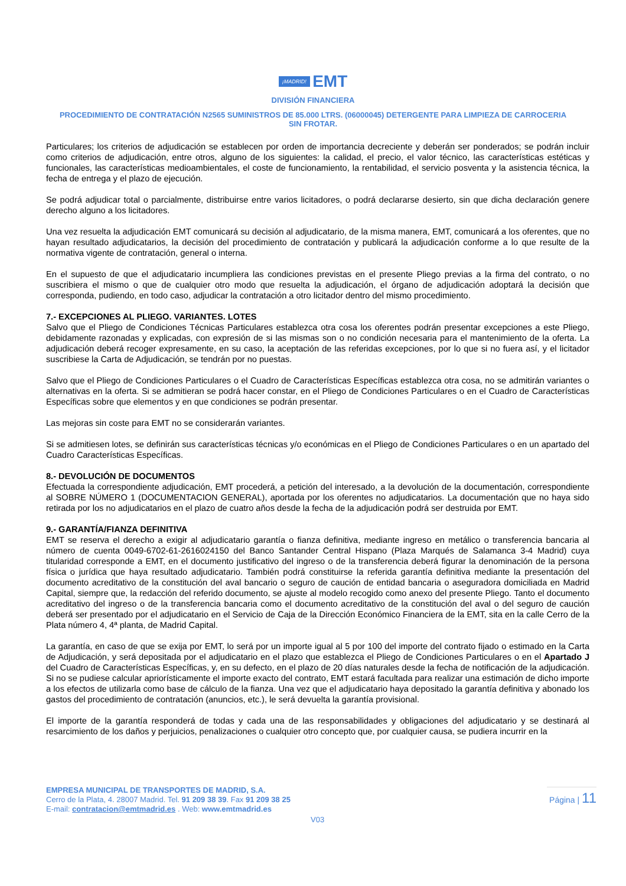¡MADRID! EMT
DIVISIÓN FINANCIERA
PROCEDIMIENTO DE CONTRATACIÓN N2565 SUMINISTROS DE 85.000 LTRS. (06000045) DETERGENTE PARA LIMPIEZA DE CARROCERIA SIN FROTAR.
Particulares; los criterios de adjudicación se establecen por orden de importancia decreciente y deberán ser ponderados; se podrán incluir como criterios de adjudicación, entre otros, alguno de los siguientes: la calidad, el precio, el valor técnico, las características estéticas y funcionales, las características medioambientales, el coste de funcionamiento, la rentabilidad, el servicio posventa y la asistencia técnica, la fecha de entrega y el plazo de ejecución.
Se podrá adjudicar total o parcialmente, distribuirse entre varios licitadores, o podrá declararse desierto, sin que dicha declaración genere derecho alguno a los licitadores.
Una vez resuelta la adjudicación EMT comunicará su decisión al adjudicatario, de la misma manera, EMT, comunicará a los oferentes, que no hayan resultado adjudicatarios, la decisión del procedimiento de contratación y publicará la adjudicación conforme a lo que resulte de la normativa vigente de contratación, general o interna.
En el supuesto de que el adjudicatario incumpliera las condiciones previstas en el presente Pliego previas a la firma del contrato, o no suscribiera el mismo o que de cualquier otro modo que resuelta la adjudicación, el órgano de adjudicación adoptará la decisión que corresponda, pudiendo, en todo caso, adjudicar la contratación a otro licitador dentro del mismo procedimiento.
7.- EXCEPCIONES AL PLIEGO. VARIANTES. LOTES
Salvo que el Pliego de Condiciones Técnicas Particulares establezca otra cosa los oferentes podrán presentar excepciones a este Pliego, debidamente razonadas y explicadas, con expresión de si las mismas son o no condición necesaria para el mantenimiento de la oferta. La adjudicación deberá recoger expresamente, en su caso, la aceptación de las referidas excepciones, por lo que si no fuera así, y el licitador suscribiese la Carta de Adjudicación, se tendrán por no puestas.
Salvo que el Pliego de Condiciones Particulares o el Cuadro de Características Específicas establezca otra cosa, no se admitirán variantes o alternativas en la oferta. Si se admitieran se podrá hacer constar, en el Pliego de Condiciones Particulares o en el Cuadro de Características Específicas sobre que elementos y en que condiciones se podrán presentar.
Las mejoras sin coste para EMT no se considerarán variantes.
Si se admitiesen lotes, se definirán sus características técnicas y/o económicas en el Pliego de Condiciones Particulares o en un apartado del Cuadro Características Específicas.
8.- DEVOLUCIÓN DE DOCUMENTOS
Efectuada la correspondiente adjudicación, EMT procederá, a petición del interesado, a la devolución de la documentación, correspondiente al SOBRE NÚMERO 1 (DOCUMENTACION GENERAL), aportada por los oferentes no adjudicatarios. La documentación que no haya sido retirada por los no adjudicatarios en el plazo de cuatro años desde la fecha de la adjudicación podrá ser destruida por EMT.
9.- GARANTÍA/FIANZA DEFINITIVA
EMT se reserva el derecho a exigir al adjudicatario garantía o fianza definitiva, mediante ingreso en metálico o transferencia bancaria al número de cuenta 0049-6702-61-2616024150 del Banco Santander Central Hispano (Plaza Marqués de Salamanca 3-4 Madrid) cuya titularidad corresponde a EMT, en el documento justificativo del ingreso o de la transferencia deberá figurar la denominación de la persona física o jurídica que haya resultado adjudicatario. También podrá constituirse la referida garantía definitiva mediante la presentación del documento acreditativo de la constitución del aval bancario o seguro de caución de entidad bancaria o aseguradora domiciliada en Madrid Capital, siempre que, la redacción del referido documento, se ajuste al modelo recogido como anexo del presente Pliego. Tanto el documento acreditativo del ingreso o de la transferencia bancaria como el documento acreditativo de la constitución del aval o del seguro de caución deberá ser presentado por el adjudicatario en el Servicio de Caja de la Dirección Económico Financiera de la EMT, sita en la calle Cerro de la Plata número 4, 4ª planta, de Madrid Capital.
La garantía, en caso de que se exija por EMT, lo será por un importe igual al 5 por 100 del importe del contrato fijado o estimado en la Carta de Adjudicación, y será depositada por el adjudicatario en el plazo que establezca el Pliego de Condiciones Particulares o en el Apartado J del Cuadro de Características Específicas, y, en su defecto, en el plazo de 20 días naturales desde la fecha de notificación de la adjudicación. Si no se pudiese calcular apriorísticamente el importe exacto del contrato, EMT estará facultada para realizar una estimación de dicho importe a los efectos de utilizarla como base de cálculo de la fianza. Una vez que el adjudicatario haya depositado la garantía definitiva y abonado los gastos del procedimiento de contratación (anuncios, etc.), le será devuelta la garantía provisional.
El importe de la garantía responderá de todas y cada una de las responsabilidades y obligaciones del adjudicatario y se destinará al resarcimiento de los daños y perjuicios, penalizaciones o cualquier otro concepto que, por cualquier causa, se pudiera incurrir en la
EMPRESA MUNICIPAL DE TRANSPORTES DE MADRID, S.A.
Cerro de la Plata, 4. 28007 Madrid. Tel. 91 209 38 39. Fax 91 209 38 25
E-mail: contratacion@emtmadrid.es . Web: www.emtmadrid.es
Página | 11
V03